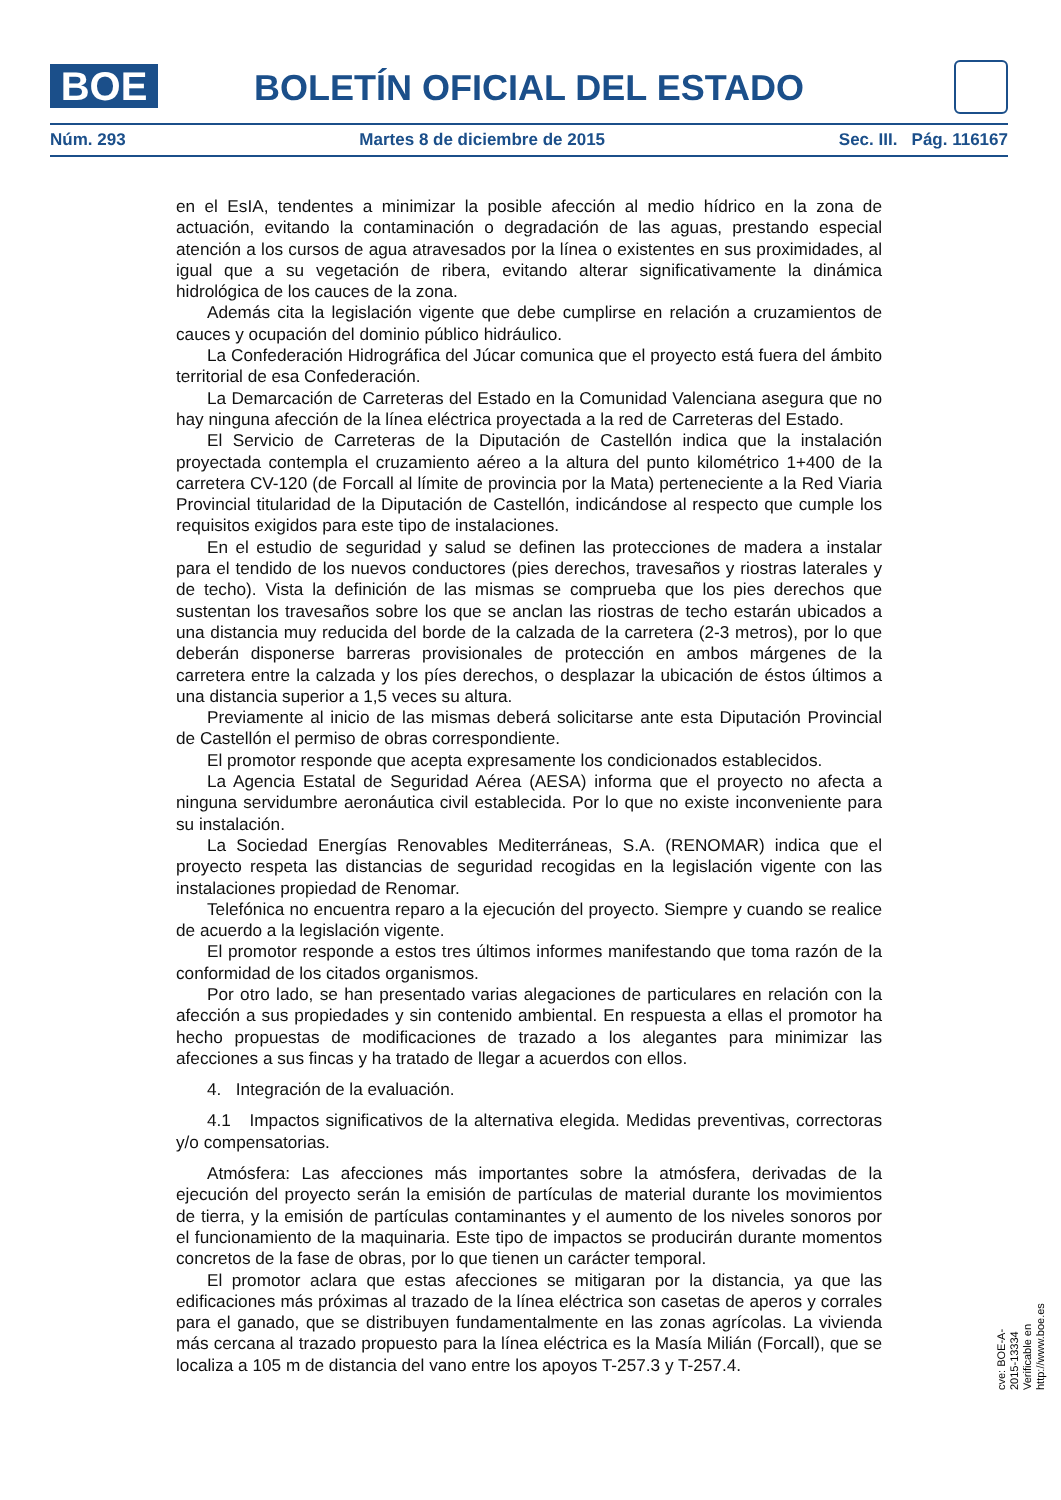BOE
BOLETÍN OFICIAL DEL ESTADO
Núm. 293 Martes 8 de diciembre de 2015 Sec. III. Pág. 116167
en el EsIA, tendentes a minimizar la posible afección al medio hídrico en la zona de actuación, evitando la contaminación o degradación de las aguas, prestando especial atención a los cursos de agua atravesados por la línea o existentes en sus proximidades, al igual que a su vegetación de ribera, evitando alterar significativamente la dinámica hidrológica de los cauces de la zona.
Además cita la legislación vigente que debe cumplirse en relación a cruzamientos de cauces y ocupación del dominio público hidráulico.
La Confederación Hidrográfica del Júcar comunica que el proyecto está fuera del ámbito territorial de esa Confederación.
La Demarcación de Carreteras del Estado en la Comunidad Valenciana asegura que no hay ninguna afección de la línea eléctrica proyectada a la red de Carreteras del Estado.
El Servicio de Carreteras de la Diputación de Castellón indica que la instalación proyectada contempla el cruzamiento aéreo a la altura del punto kilométrico 1+400 de la carretera CV-120 (de Forcall al límite de provincia por la Mata) perteneciente a la Red Viaria Provincial titularidad de la Diputación de Castellón, indicándose al respecto que cumple los requisitos exigidos para este tipo de instalaciones.
En el estudio de seguridad y salud se definen las protecciones de madera a instalar para el tendido de los nuevos conductores (pies derechos, travesaños y riostras laterales y de techo). Vista la definición de las mismas se comprueba que los pies derechos que sustentan los travesaños sobre los que se anclan las riostras de techo estarán ubicados a una distancia muy reducida del borde de la calzada de la carretera (2-3 metros), por lo que deberán disponerse barreras provisionales de protección en ambos márgenes de la carretera entre la calzada y los píes derechos, o desplazar la ubicación de éstos últimos a una distancia superior a 1,5 veces su altura.
Previamente al inicio de las mismas deberá solicitarse ante esta Diputación Provincial de Castellón el permiso de obras correspondiente.
El promotor responde que acepta expresamente los condicionados establecidos.
La Agencia Estatal de Seguridad Aérea (AESA) informa que el proyecto no afecta a ninguna servidumbre aeronáutica civil establecida. Por lo que no existe inconveniente para su instalación.
La Sociedad Energías Renovables Mediterráneas, S.A. (RENOMAR) indica que el proyecto respeta las distancias de seguridad recogidas en la legislación vigente con las instalaciones propiedad de Renomar.
Telefónica no encuentra reparo a la ejecución del proyecto. Siempre y cuando se realice de acuerdo a la legislación vigente.
El promotor responde a estos tres últimos informes manifestando que toma razón de la conformidad de los citados organismos.
Por otro lado, se han presentado varias alegaciones de particulares en relación con la afección a sus propiedades y sin contenido ambiental. En respuesta a ellas el promotor ha hecho propuestas de modificaciones de trazado a los alegantes para minimizar las afecciones a sus fincas y ha tratado de llegar a acuerdos con ellos.
4. Integración de la evaluación.
4.1 Impactos significativos de la alternativa elegida. Medidas preventivas, correctoras y/o compensatorias.
Atmósfera: Las afecciones más importantes sobre la atmósfera, derivadas de la ejecución del proyecto serán la emisión de partículas de material durante los movimientos de tierra, y la emisión de partículas contaminantes y el aumento de los niveles sonoros por el funcionamiento de la maquinaria. Este tipo de impactos se producirán durante momentos concretos de la fase de obras, por lo que tienen un carácter temporal.
El promotor aclara que estas afecciones se mitigaran por la distancia, ya que las edificaciones más próximas al trazado de la línea eléctrica son casetas de aperos y corrales para el ganado, que se distribuyen fundamentalmente en las zonas agrícolas. La vivienda más cercana al trazado propuesto para la línea eléctrica es la Masía Milián (Forcall), que se localiza a 105 m de distancia del vano entre los apoyos T-257.3 y T-257.4.
cve: BOE-A-2015-13334
Verificable en http://www.boe.es